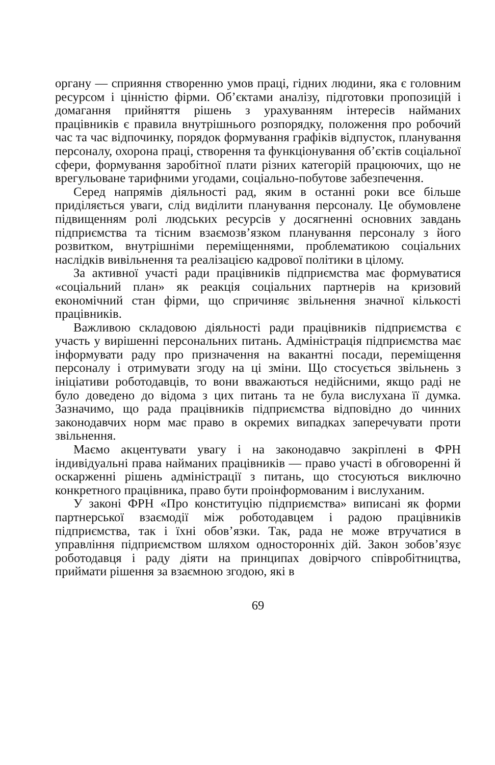органу — сприяння створенню умов праці, гідних людини, яка є головним ресурсом і цінністю фірми. Об’єктами аналізу, підготовки пропозицій і домагання прийняття рішень з урахуванням інтересів найманих працівників є правила внутрішнього розпорядку, положення про робочий час та час відпочинку, порядок формування графіків відпусток, планування персоналу, охорона праці, створення та функціонування об’єктів соціальної сфери, формування заробітної плати різних категорій працюючих, що не врегульоване тарифними угодами, соціально-побутове забезпечення.
Серед напрямів діяльності рад, яким в останні роки все більше приділяється уваги, слід виділити планування персоналу. Це обумовлене підвищенням ролі людських ресурсів у досягненні основних завдань підприємства та тісним взаємозв’язком планування персоналу з його розвитком, внутрішніми переміщеннями, проблематикою соціальних наслідків вивільнення та реалізацією кадрової політики в цілому.
За активної участі ради працівників підприємства має формуватися «соціальний план» як реакція соціальних партнерів на кризовий економічний стан фірми, що спричиняє звільнення значної кількості працівників.
Важливою складовою діяльності ради працівників підприємства є участь у вирішенні персональних питань. Адміністрація підприємства має інформувати раду про призначення на вакантні посади, переміщення персоналу і отримувати згоду на ці зміни. Що стосується звільнень з ініціативи роботодавців, то вони вважаються недійсними, якщо раді не було доведено до відома з цих питань та не була вислухана її думка. Зазначимо, що рада працівників підприємства відповідно до чинних законодавчих норм має право в окремих випадках заперечувати проти звільнення.
Маємо акцентувати увагу і на законодавчо закріплені в ФРН індивідуальні права найманих працівників — право участі в обговоренні й оскарженні рішень адміністрації з питань, що стосуються виключно конкретного працівника, право бути проінформованим і вислуханим.
У законі ФРН «Про конституцію підприємства» виписані як форми партнерської взаємодії між роботодавцем і радою працівників підприємства, так і їхні обов’язки. Так, рада не може втручатися в управління підприємством шляхом односторонніх дій. Закон зобов’язує роботодавця і раду діяти на принципах довірчого співробітництва, приймати рішення за взаємною згодою, які в
69